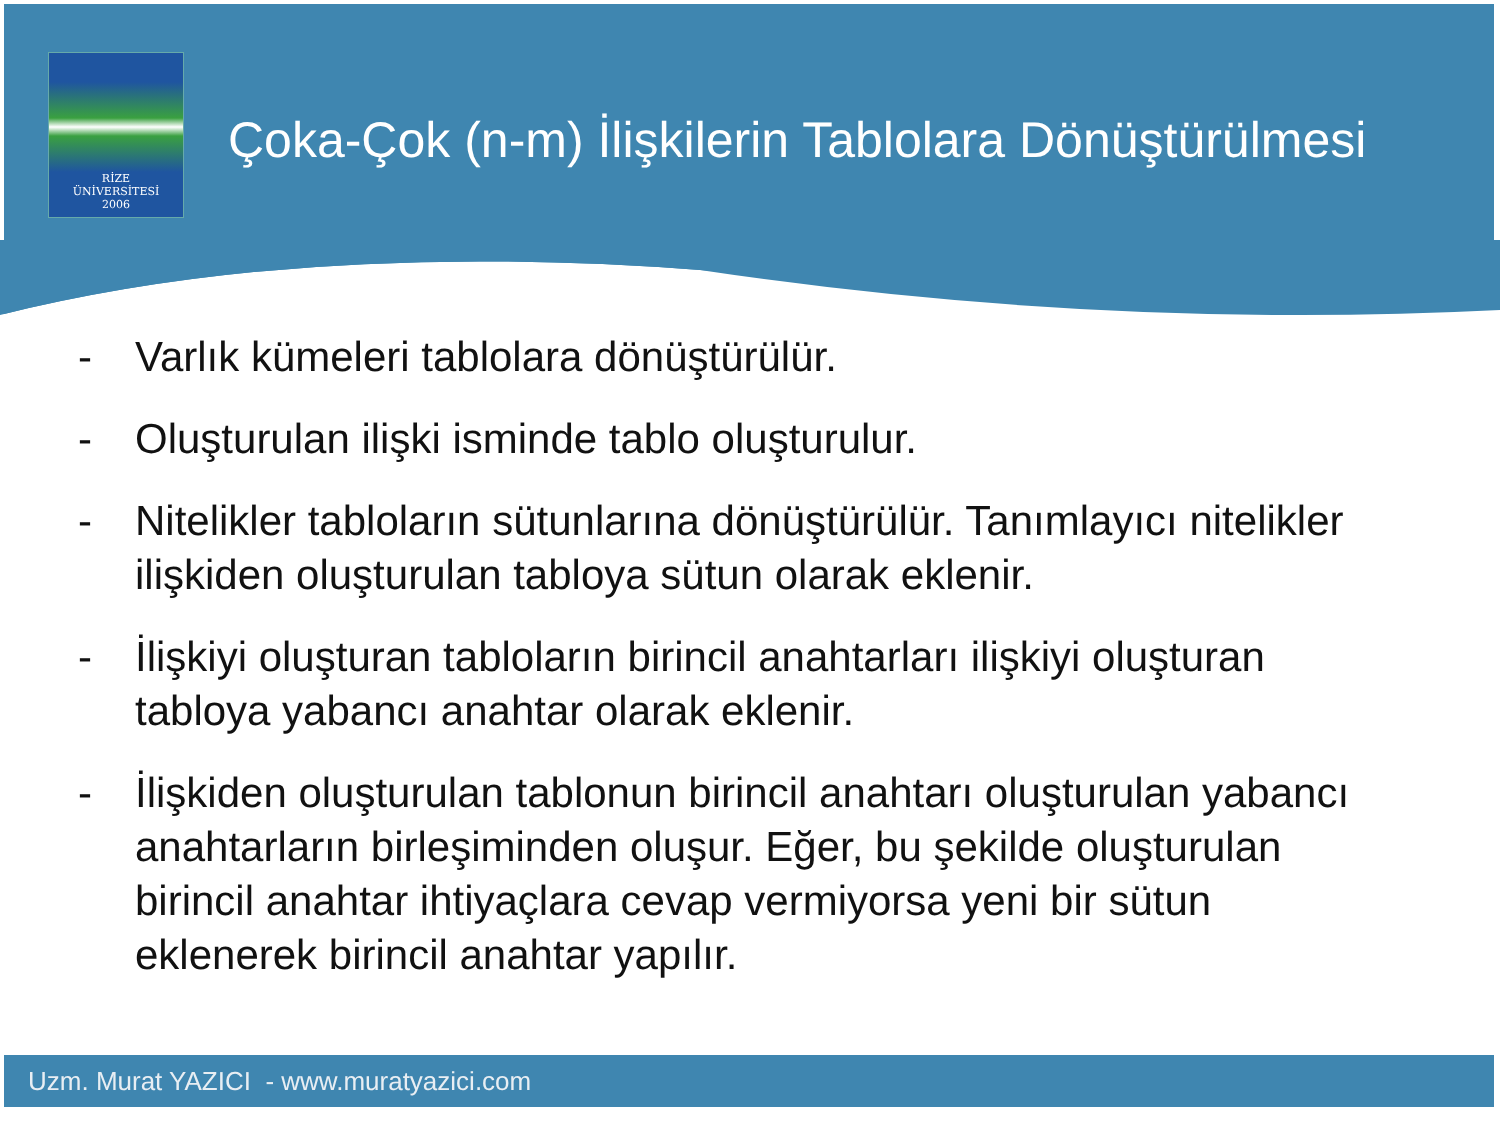RİZE
ÜNİVERSİTESİ
2006
Çoka-Çok (n-m) İlişkilerin Tablolara Dönüştürülmesi
- Varlık kümeleri tablolara dönüştürülür.
- Oluşturulan ilişki isminde tablo oluşturulur.
- Nitelikler tabloların sütunlarına dönüştürülür. Tanımlayıcı nitelikler ilişkiden oluşturulan tabloya sütun olarak eklenir.
- İlişkiyi oluşturan tabloların birincil anahtarları ilişkiyi oluşturan tabloya yabancı anahtar olarak eklenir.
- İlişkiden oluşturulan tablonun birincil anahtarı oluşturulan yabancı anahtarların birleşiminden oluşur. Eğer, bu şekilde oluşturulan birincil anahtar ihtiyaçlara cevap vermiyorsa yeni bir sütun eklenerek birincil anahtar yapılır.
Uzm. Murat YAZICI - www.muratyazici.com